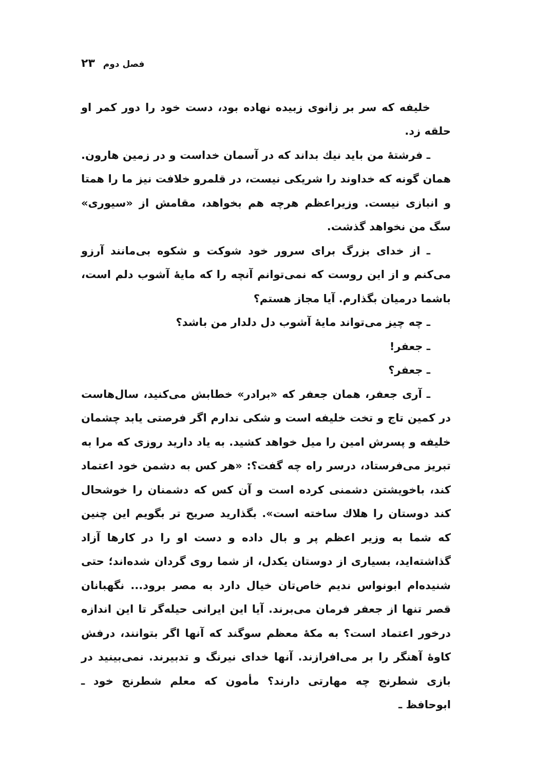فصل دوم ۲۳
خلیفه که سر بر زانوی زبیده نهاده بود، دست خود را دور کمر او حلقه زد.
ـ فرشتهٔ من باید نیك بداند که در آسمان خداست و در زمین هارون. همان گونه که خداوند را شریکی نیست، در قلمرو خلافت نیز ما را همتا و انبازی نیست. وزیراعظم هرچه هم بخواهد، مقامش از «سیوری» سگ من نخواهد گذشت.
ـ از خدای بزرگ برای سرور خود شوکت و شکوه بی‌مانند آرزو می‌کنم و از این روست که نمی‌توانم آنچه را که مایهٔ آشوب دلم است، باشما درمیان بگذارم. آیا مجاز هستم؟
ـ چه چیز می‌تواند مایهٔ آشوب دل دلدار من باشد؟
ـ جعفر!
ـ جعفر؟
ـ آری جعفر، همان جعفر که «برادر» خطابش می‌کنید، سال‌هاست در کمین تاج و تخت خلیفه است و شکی ندارم اگر فرصتی یابد چشمان خلیفه و پسرش امین را میل خواهد کشید. به یاد دارید روزی که مرا به تبریز می‌فرستاد، درسر راه چه گفت؟: «هر کس به دشمن خود اعتماد کند، باخویشتن دشمنی کرده است و آن کس که دشمنان را خوشحال کند دوستان را هلاك ساخته است». بگذارید صریح تر بگویم این چنین که شما به وزیر اعظم پر و بال داده و دست او را در کارها آزاد گذاشته‌اید، بسیاری از دوستان یکدل، از شما روی گردان شده‌اند؛ حتی شنیده‌ام ابونواس ندیم خاص‌تان خیال دارد به مصر برود... نگهبانان قصر تنها از جعفر فرمان می‌برند. آیا این ایرانی حیله‌گر تا این اندازه درخور اعتماد است؟ به مکهٔ معظم سوگند که آنها اگر بتوانند، درفش کاوهٔ آهنگر را بر می‌افرازند. آنها خدای نیرنگ و تدبیرند. نمی‌بینید در بازی شطرنج چه مهارتی دارند؟ مأمون که معلم شطرنج خود ـ ابوحافظ ـ